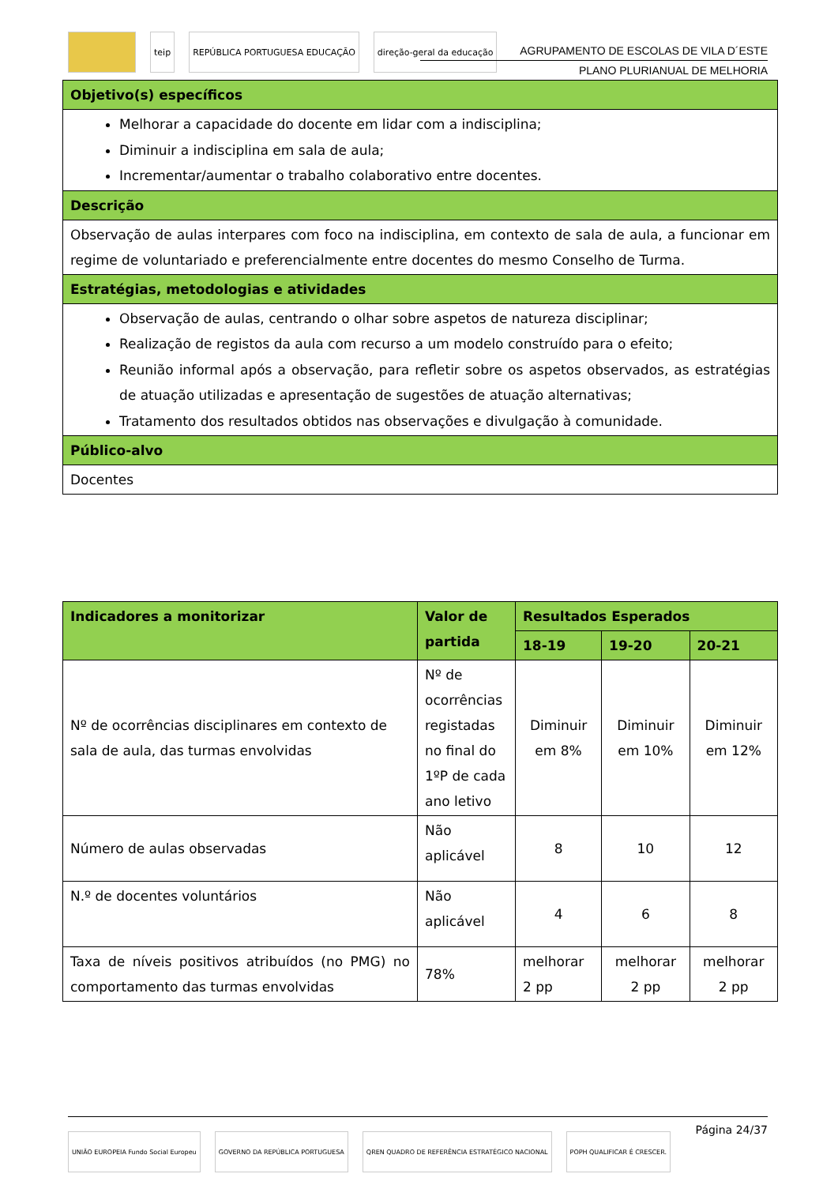teip REPÚBLICA PORTUGUESA EDUCAÇÃO direção-geral da educação
AGRUPAMENTO DE ESCOLAS DE VILA D´ESTE
PLANO PLURIANUAL DE MELHORIA
| Objetivo(s) específicos |
| Melhorar a capacidade do docente em lidar com a indisciplina; Diminuir a indisciplina em sala de aula; Incrementar/aumentar o trabalho colaborativo entre docentes. |
| Descrição |
| Observação de aulas interpares com foco na indisciplina, em contexto de sala de aula, a funcionar em regime de voluntariado e preferencialmente entre docentes do mesmo Conselho de Turma. |
| Estratégias, metodologias e atividades |
| Observação de aulas, centrando o olhar sobre aspetos de natureza disciplinar; Realização de registos da aula com recurso a um modelo construído para o efeito; Reunião informal após a observação, para refletir sobre os aspetos observados, as estratégias de atuação utilizadas e apresentação de sugestões de atuação alternativas; Tratamento dos resultados obtidos nas observações e divulgação à comunidade. |
| Público-alvo |
| Docentes |
| Indicadores a monitorizar | Valor de partida | Resultados Esperados | | |
| --- | --- | --- | --- | --- |
| | | 18-19 | 19-20 | 20-21 |
| Nº de ocorrências disciplinares em contexto de sala de aula, das turmas envolvidas | Nº de ocorrências registadas no final do 1ºP de cada ano letivo | Diminuir em 8% | Diminuir em 10% | Diminuir em 12% |
| Número de aulas observadas | Não aplicável | 8 | 10 | 12 |
| N.º de docentes voluntários | Não aplicável | 4 | 6 | 8 |
| Taxa de níveis positivos atribuídos (no PMG) no comportamento das turmas envolvidas | 78% | melhorar 2 pp | melhorar 2 pp | melhorar 2 pp |
Página 24/37
UNIÃO EUROPEIA Fundo Social Europeu
GOVERNO DA REPÚBLICA PORTUGUESA
QREN QUADRO DE REFERÊNCIA ESTRATÉGICO NACIONAL
POPH QUALIFICAR É CRESCER.